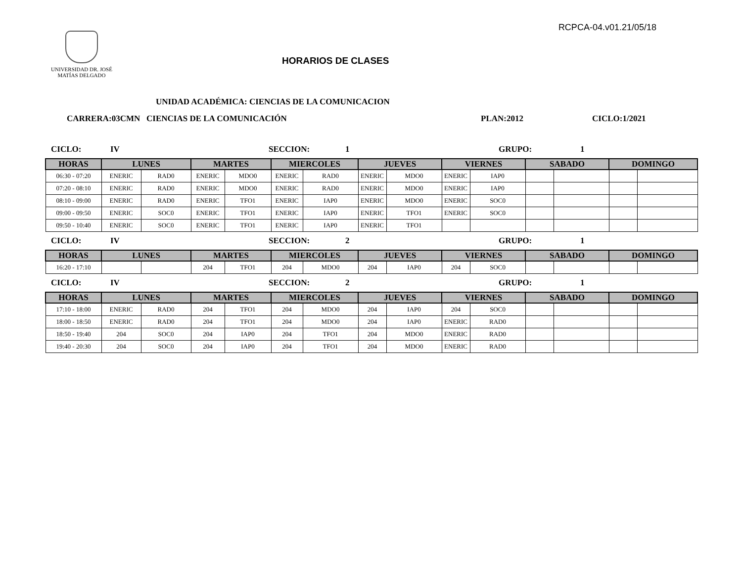RCPCA-04.v01.21/05/18
UNIVERSIDAD DR. JOSÉ
MATÍAS DELGADO
HORARIOS DE CLASES
UNIDAD ACADÉMICA: CIENCIAS DE LA COMUNICACION
CARRERA:03CMN CIENCIAS DE LA COMUNICACIÓN PLAN:2012 CICLO:1/2021
CICLO: IV SECCION: 1 GRUPO: 1
| HORAS | LUNES | | MARTES | | MIERCOLES | | JUEVES | | VIERNES | | SABADO | | DOMINGO | |
| --- | --- | --- | --- | --- | --- | --- | --- | --- | --- | --- | --- | --- | --- | --- |
| 06:30 - 07:20 | ENERIC | RAD0 | ENERIC | MDO0 | ENERIC | RAD0 | ENERIC | MDO0 | ENERIC | IAP0 | | | | |
| 07:20 - 08:10 | ENERIC | RAD0 | ENERIC | MDO0 | ENERIC | RAD0 | ENERIC | MDO0 | ENERIC | IAP0 | | | | |
| 08:10 - 09:00 | ENERIC | RAD0 | ENERIC | TFO1 | ENERIC | IAP0 | ENERIC | MDO0 | ENERIC | SOC0 | | | | |
| 09:00 - 09:50 | ENERIC | SOC0 | ENERIC | TFO1 | ENERIC | IAP0 | ENERIC | TFO1 | ENERIC | SOC0 | | | | |
| 09:50 - 10:40 | ENERIC | SOC0 | ENERIC | TFO1 | ENERIC | IAP0 | ENERIC | TFO1 | | | | | | |
CICLO: IV SECCION: 2 GRUPO: 1
| HORAS | LUNES | | MARTES | | MIERCOLES | | JUEVES | | VIERNES | | SABADO | | DOMINGO | |
| --- | --- | --- | --- | --- | --- | --- | --- | --- | --- | --- | --- | --- | --- | --- |
| 16:20 - 17:10 | | | 204 | TFO1 | 204 | MDO0 | 204 | IAP0 | 204 | SOC0 | | | | |
CICLO: IV SECCION: 2 GRUPO: 1
| HORAS | LUNES | | MARTES | | MIERCOLES | | JUEVES | | VIERNES | | SABADO | | DOMINGO | |
| --- | --- | --- | --- | --- | --- | --- | --- | --- | --- | --- | --- | --- | --- | --- |
| 17:10 - 18:00 | ENERIC | RAD0 | 204 | TFO1 | 204 | MDO0 | 204 | IAP0 | 204 | SOC0 | | | | |
| 18:00 - 18:50 | ENERIC | RAD0 | 204 | TFO1 | 204 | MDO0 | 204 | IAP0 | ENERIC | RAD0 | | | | |
| 18:50 - 19:40 | 204 | SOC0 | 204 | IAP0 | 204 | TFO1 | 204 | MDO0 | ENERIC | RAD0 | | | | |
| 19:40 - 20:30 | 204 | SOC0 | 204 | IAP0 | 204 | TFO1 | 204 | MDO0 | ENERIC | RAD0 | | | | |